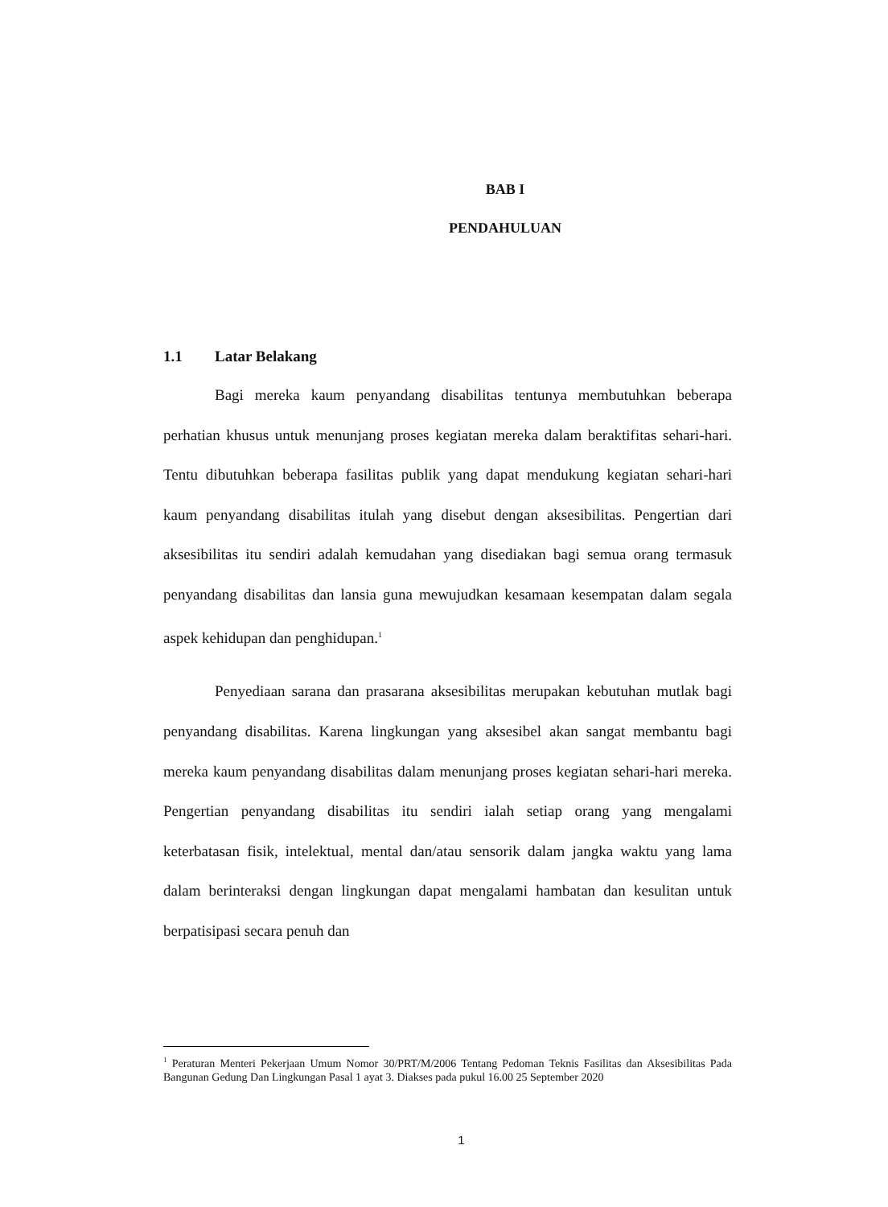BAB I
PENDAHULUAN
1.1 Latar Belakang
Bagi mereka kaum penyandang disabilitas tentunya membutuhkan beberapa perhatian khusus untuk menunjang proses kegiatan mereka dalam beraktifitas sehari-hari. Tentu dibutuhkan beberapa fasilitas publik yang dapat mendukung kegiatan sehari-hari kaum penyandang disabilitas itulah yang disebut dengan aksesibilitas. Pengertian dari aksesibilitas itu sendiri adalah kemudahan yang disediakan bagi semua orang termasuk penyandang disabilitas dan lansia guna mewujudkan kesamaan kesempatan dalam segala aspek kehidupan dan penghidupan.<sup>1</sup>
Penyediaan sarana dan prasarana aksesibilitas merupakan kebutuhan mutlak bagi penyandang disabilitas. Karena lingkungan yang aksesibel akan sangat membantu bagi mereka kaum penyandang disabilitas dalam menunjang proses kegiatan sehari-hari mereka. Pengertian penyandang disabilitas itu sendiri ialah setiap orang yang mengalami keterbatasan fisik, intelektual, mental dan/atau sensorik dalam jangka waktu yang lama dalam berinteraksi dengan lingkungan dapat mengalami hambatan dan kesulitan untuk berpatisipasi secara penuh dan
<sup>1</sup> Peraturan Menteri Pekerjaan Umum Nomor 30/PRT/M/2006 Tentang Pedoman Teknis Fasilitas dan Aksesibilitas Pada Bangunan Gedung Dan Lingkungan Pasal 1 ayat 3. Diakses pada pukul 16.00 25 September 2020
1